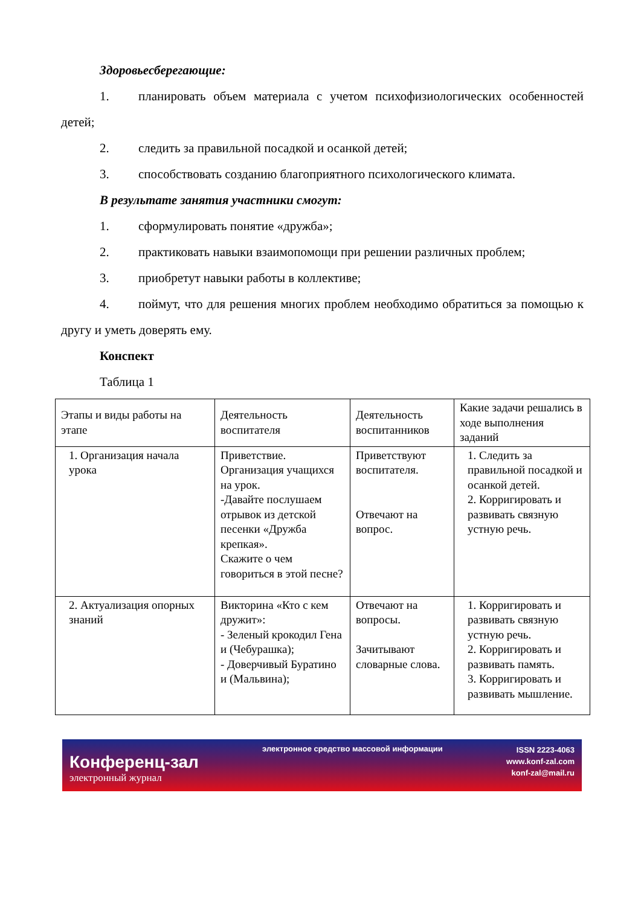Здоровьесберегающие:
1. планировать объем материала с учетом психофизиологических особенностей детей;
2. следить за правильной посадкой и осанкой детей;
3. способствовать созданию благоприятного психологического климата.
В результате занятия участники смогут:
1. сформулировать понятие «дружба»;
2. практиковать навыки взаимопомощи при решении различных проблем;
3. приобретут навыки работы в коллективе;
4. поймут, что для решения многих проблем необходимо обратиться за помощью к другу и уметь доверять ему.
Конспект
Таблица 1
| Этапы и виды работы на этапе | Деятельность воспитателя | Деятельность воспитанников | Какие задачи решались в ходе выполнения заданий |
| 1. Организация начала урока | Приветствие. Организация учащихся на урок. -Давайте послушаем отрывок из детской песенки «Дружба крепкая». Скажите о чем говориться в этой песне? | Приветствуют воспитателя. Отвечают на вопрос. | 1. Следить за правильной посадкой и осанкой детей. 2. Корригировать и развивать связную устную речь. |
| 2. Актуализация опорных знаний | Викторина «Кто с кем дружит»: - Зеленый крокодил Гена и (Чебурашка); - Доверчивый Буратино и (Мальвина); | Отвечают на вопросы. Зачитывают словарные слова. | 1. Корригировать и развивать связную устную речь. 2. Корригировать и развивать память. 3. Корригировать и развивать мышление. |
Конференц-зал
электронный журнал
электронное средство массовой информации
ISSN 2223-4063
www.konf-zal.com
konf-zal@mail.ru